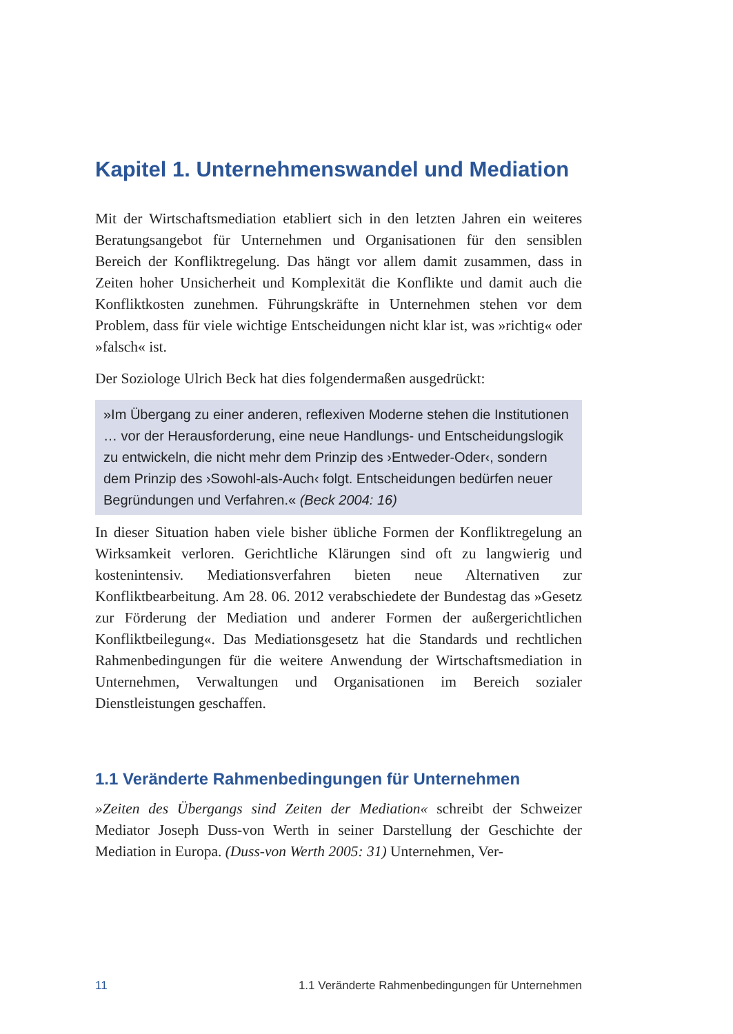Kapitel 1. Unternehmenswandel und Mediation
Mit der Wirtschaftsmediation etabliert sich in den letzten Jahren ein weiteres Beratungsangebot für Unternehmen und Organisationen für den sensiblen Bereich der Konfliktregelung. Das hängt vor allem damit zusammen, dass in Zeiten hoher Unsicherheit und Komplexität die Konflikte und damit auch die Konfliktkosten zunehmen. Führungskräfte in Unternehmen stehen vor dem Problem, dass für viele wichtige Entscheidungen nicht klar ist, was »richtig« oder »falsch« ist.
Der Soziologe Ulrich Beck hat dies folgendermaßen ausgedrückt:
»Im Übergang zu einer anderen, reflexiven Moderne stehen die Institutionen … vor der Herausforderung, eine neue Handlungs- und Entscheidungslogik zu entwickeln, die nicht mehr dem Prinzip des ›Entweder-Oder‹, sondern dem Prinzip des ›Sowohl-als-Auch‹ folgt. Entscheidungen bedürfen neuer Begründungen und Verfahren.« (Beck 2004: 16)
In dieser Situation haben viele bisher übliche Formen der Konfliktregelung an Wirksamkeit verloren. Gerichtliche Klärungen sind oft zu langwierig und kostenintensiv. Mediationsverfahren bieten neue Alternativen zur Konfliktbearbeitung. Am 28. 06. 2012 verabschiedete der Bundestag das »Gesetz zur Förderung der Mediation und anderer Formen der außergerichtlichen Konfliktbeilegung«. Das Mediationsgesetz hat die Standards und rechtlichen Rahmenbedingungen für die weitere Anwendung der Wirtschaftsmediation in Unternehmen, Verwaltungen und Organisationen im Bereich sozialer Dienstleistungen geschaffen.
1.1 Veränderte Rahmenbedingungen für Unternehmen
»Zeiten des Übergangs sind Zeiten der Mediation« schreibt der Schweizer Mediator Joseph Duss-von Werth in seiner Darstellung der Geschichte der Mediation in Europa. (Duss-von Werth 2005: 31) Unternehmen, Ver-
11 1.1 Veränderte Rahmenbedingungen für Unternehmen